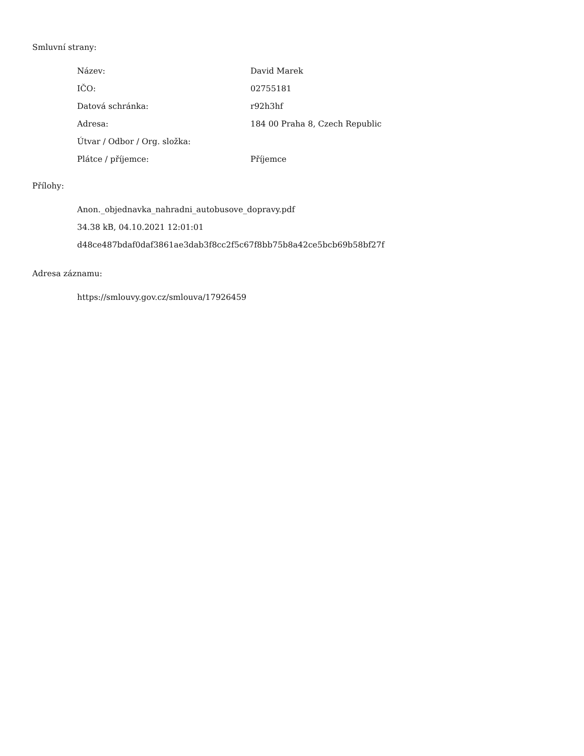Smluvní strany:
| Název: | David Marek |
| IČO: | 02755181 |
| Datová schránka: | r92h3hf |
| Adresa: | 184 00 Praha 8, Czech Republic |
| Útvar / Odbor / Org. složka: | |
| Plátce / příjemce: | Příjemce |
Přílohy:
Anon._objednavka_nahradni_autobusove_dopravy.pdf
34.38 kB, 04.10.2021 12:01:01
d48ce487bdaf0daf3861ae3dab3f8cc2f5c67f8bb75b8a42ce5bcb69b58bf27f
Adresa záznamu:
https://smlouvy.gov.cz/smlouva/17926459